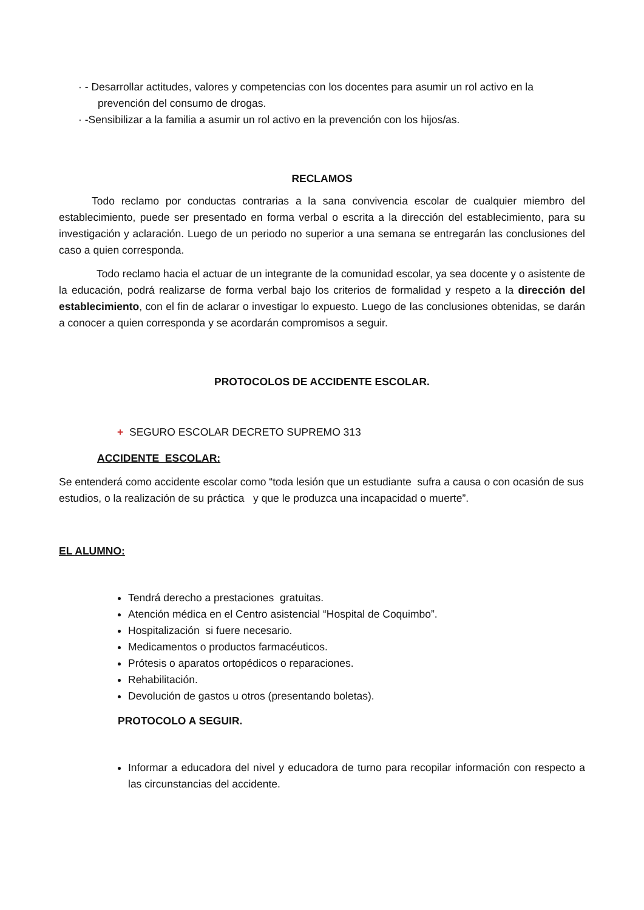· - Desarrollar actitudes, valores y competencias con los docentes para asumir un rol activo en la
prevención del consumo de drogas.
· -Sensibilizar a la familia a asumir un rol activo en la prevención con los hijos/as.
RECLAMOS
Todo reclamo por conductas contrarias a la sana convivencia escolar de cualquier miembro del establecimiento, puede ser presentado en forma verbal o escrita a la dirección del establecimiento, para su investigación y aclaración. Luego de un periodo no superior a una semana se entregarán las conclusiones del caso a quien corresponda.
Todo reclamo hacia el actuar de un integrante de la comunidad escolar, ya sea docente y o asistente de la educación, podrá realizarse de forma verbal bajo los criterios de formalidad y respeto a la dirección del establecimiento, con el fin de aclarar o investigar lo expuesto. Luego de las conclusiones obtenidas, se darán a conocer a quien corresponda y se acordarán compromisos a seguir.
PROTOCOLOS DE ACCIDENTE ESCOLAR.
+ SEGURO ESCOLAR DECRETO SUPREMO 313
ACCIDENTE ESCOLAR:
Se entenderá como accidente escolar como “toda lesión que un estudiante sufra a causa o con ocasión de sus estudios, o la realización de su práctica y que le produzca una incapacidad o muerte”.
EL ALUMNO:
Tendrá derecho a prestaciones gratuitas.
Atención médica en el Centro asistencial “Hospital de Coquimbo”.
Hospitalización si fuere necesario.
Medicamentos o productos farmacéuticos.
Prótesis o aparatos ortopédicos o reparaciones.
Rehabilitación.
Devolución de gastos u otros (presentando boletas).
PROTOCOLO A SEGUIR.
Informar a educadora del nivel y educadora de turno para recopilar información con respecto a las circunstancias del accidente.